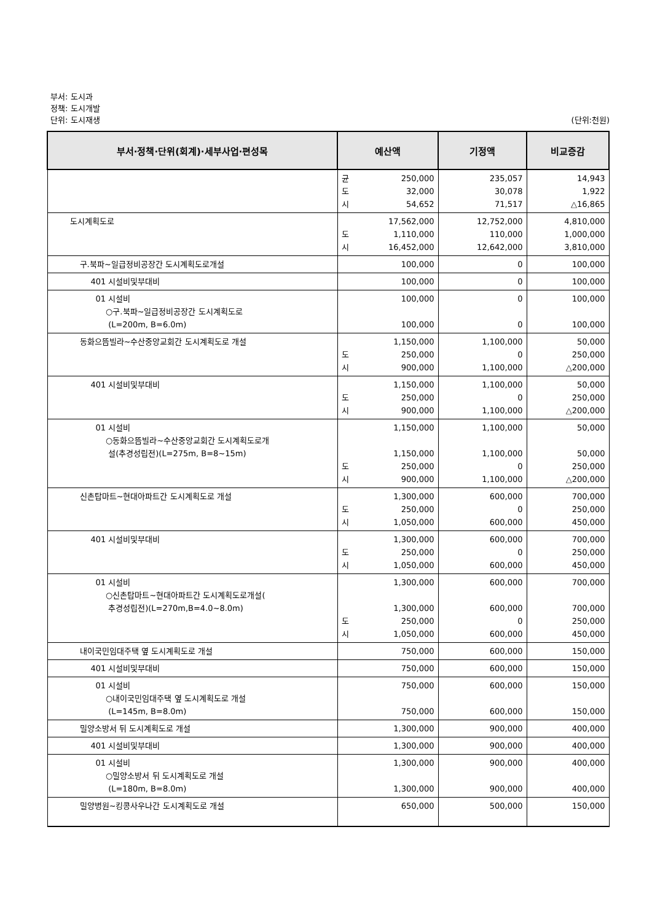부서: 도시과
정책: 도시개발
단위: 도시재생 (단위:천원)
| 부서·정책·단위(회계)·세부사업·편성목 | 예산액 | 기정액 | 비교증감 |
| --- | --- | --- | --- |
| | 균 도 시 250,000 32,000 54,652 | 235,057 30,078 71,517 | 14,943 1,922 △16,865 |
| 도시계획도로 | 도 시 17,562,000 1,110,000 16,452,000 | 12,752,000 110,000 12,642,000 | 4,810,000 1,000,000 3,810,000 |
| 구.북파~일급정비공장간 도시계획도로개설 | 100,000 | 0 | 100,000 |
| 401 시설비및부대비 | 100,000 | 0 | 100,000 |
| 01 시설비 ○구.북파~일급정비공장간 도시계획도로 (L=200m, B=6.0m) | 100,000 100,000 | 0 0 | 100,000 100,000 |
| 동화으뜸빌라~수산중앙교회간 도시계획도로 개설 | 도 시 1,150,000 250,000 900,000 | 1,100,000 0 1,100,000 | 50,000 250,000 △200,000 |
| 401 시설비및부대비 | 도 시 1,150,000 250,000 900,000 | 1,100,000 0 1,100,000 | 50,000 250,000 △200,000 |
| 01 시설비 ○동화으뜸빌라~수산중앙교회간 도시계획도로개 설(추경성립전)(L=275m, B=8~15m) | 도 시 1,150,000 1,150,000 250,000 900,000 | 1,100,000 1,100,000 0 1,100,000 | 50,000 50,000 250,000 △200,000 |
| 신촌탑마트~현대아파트간 도시계획도로 개설 | 도 시 1,300,000 250,000 1,050,000 | 600,000 0 600,000 | 700,000 250,000 450,000 |
| 401 시설비및부대비 | 도 시 1,300,000 250,000 1,050,000 | 600,000 0 600,000 | 700,000 250,000 450,000 |
| 01 시설비 ○신촌탑마트~현대아파트간 도시계획도로개설( 추경성립전)(L=270m,B=4.0~8.0m) | 도 시 1,300,000 1,300,000 250,000 1,050,000 | 600,000 600,000 0 600,000 | 700,000 700,000 250,000 450,000 |
| 내이국민임대주택 옆 도시계획도로 개설 | 750,000 | 600,000 | 150,000 |
| 401 시설비및부대비 | 750,000 | 600,000 | 150,000 |
| 01 시설비 ○내이국민임대주택 옆 도시계획도로 개설 (L=145m, B=8.0m) | 750,000 750,000 | 600,000 600,000 | 150,000 150,000 |
| 밀양소방서 뒤 도시계획도로 개설 | 1,300,000 | 900,000 | 400,000 |
| 401 시설비및부대비 | 1,300,000 | 900,000 | 400,000 |
| 01 시설비 ○밀양소방서 뒤 도시계획도로 개설 (L=180m, B=8.0m) | 1,300,000 1,300,000 | 900,000 900,000 | 400,000 400,000 |
| 밀양병원~킹콩사우나간 도시계획도로 개설 | 650,000 | 500,000 | 150,000 |